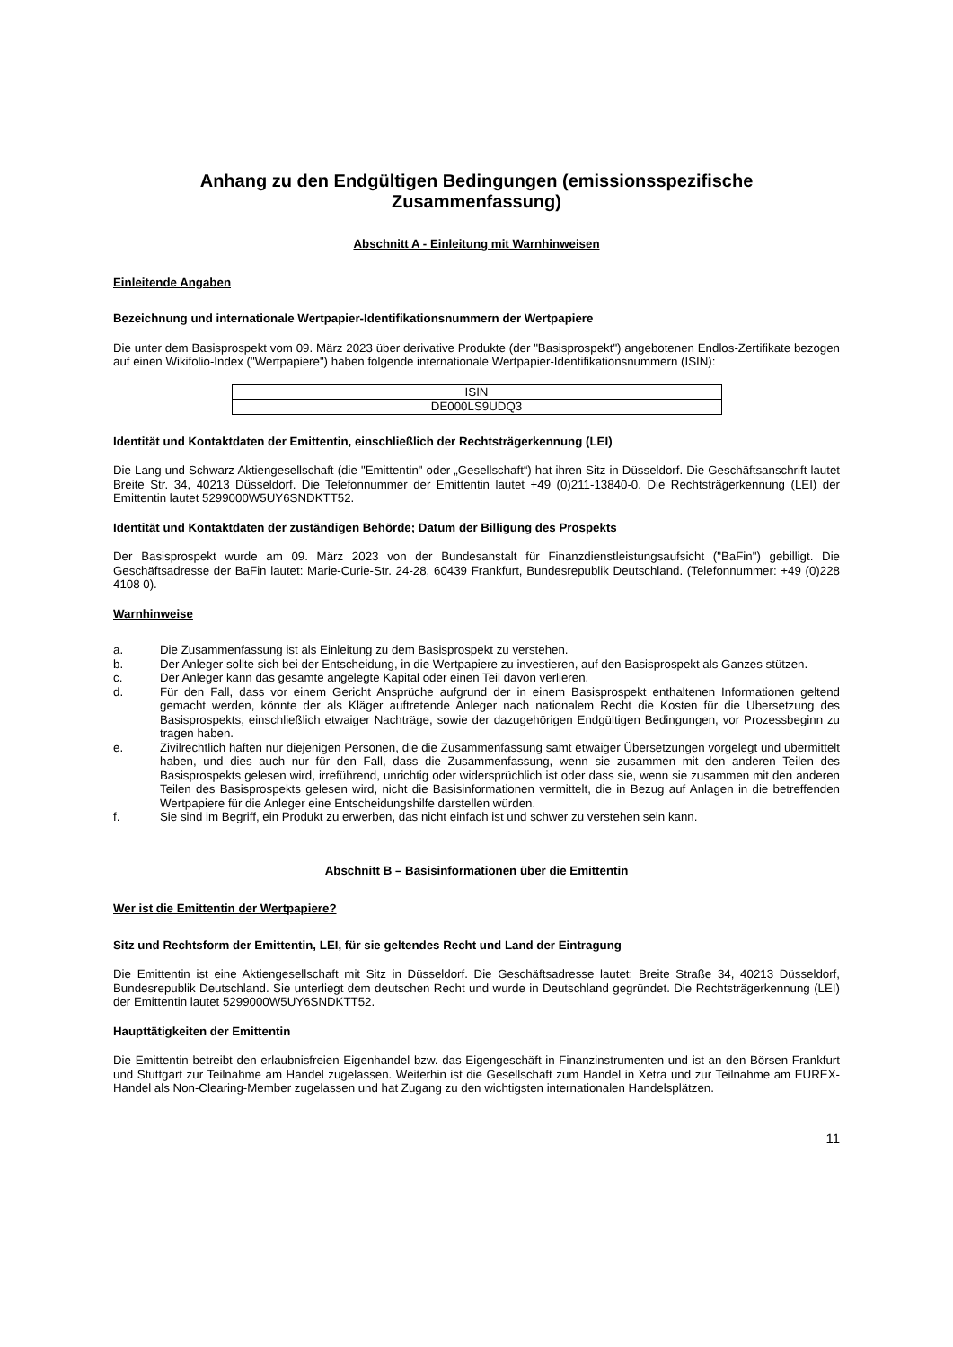Anhang zu den Endgültigen Bedingungen (emissionsspezifische Zusammenfassung)
Abschnitt A - Einleitung mit Warnhinweisen
Einleitende Angaben
Bezeichnung und internationale Wertpapier-Identifikationsnummern der Wertpapiere
Die unter dem Basisprospekt vom 09. März 2023 über derivative Produkte (der "Basisprospekt") angebotenen Endlos-Zertifikate bezogen auf einen Wikifolio-Index ("Wertpapiere") haben folgende internationale Wertpapier-Identifikationsnummern (ISIN):
| ISIN |
| --- |
| DE000LS9UDQ3 |
Identität und Kontaktdaten der Emittentin, einschließlich der Rechtsträgerkennung (LEI)
Die Lang und Schwarz Aktiengesellschaft (die "Emittentin" oder „Gesellschaft“) hat ihren Sitz in Düsseldorf. Die Geschäftsanschrift lautet Breite Str. 34, 40213 Düsseldorf. Die Telefonnummer der Emittentin lautet +49 (0)211-13840-0. Die Rechtsträgerkennung (LEI) der Emittentin lautet 5299000W5UY6SNDKTT52.
Identität und Kontaktdaten der zuständigen Behörde; Datum der Billigung des Prospekts
Der Basisprospekt wurde am 09. März 2023 von der Bundesanstalt für Finanzdienstleistungsaufsicht ("BaFin") gebilligt. Die Geschäftsadresse der BaFin lautet: Marie-Curie-Str. 24-28, 60439 Frankfurt, Bundesrepublik Deutschland. (Telefonnummer: +49 (0)228 4108 0).
Warnhinweise
a. Die Zusammenfassung ist als Einleitung zu dem Basisprospekt zu verstehen.
b. Der Anleger sollte sich bei der Entscheidung, in die Wertpapiere zu investieren, auf den Basisprospekt als Ganzes stützen.
c. Der Anleger kann das gesamte angelegte Kapital oder einen Teil davon verlieren.
d. Für den Fall, dass vor einem Gericht Ansprüche aufgrund der in einem Basisprospekt enthaltenen Informationen geltend gemacht werden, könnte der als Kläger auftretende Anleger nach nationalem Recht die Kosten für die Übersetzung des Basisprospekts, einschließlich etwaiger Nachträge, sowie der dazugehörigen Endgültigen Bedingungen, vor Prozessbeginn zu tragen haben.
e. Zivilrechtlich haften nur diejenigen Personen, die die Zusammenfassung samt etwaiger Übersetzungen vorgelegt und übermittelt haben, und dies auch nur für den Fall, dass die Zusammenfassung, wenn sie zusammen mit den anderen Teilen des Basisprospekts gelesen wird, irreführend, unrichtig oder widersprüchlich ist oder dass sie, wenn sie zusammen mit den anderen Teilen des Basisprospekts gelesen wird, nicht die Basisinformationen vermittelt, die in Bezug auf Anlagen in die betreffenden Wertpapiere für die Anleger eine Entscheidungshilfe darstellen würden.
f. Sie sind im Begriff, ein Produkt zu erwerben, das nicht einfach ist und schwer zu verstehen sein kann.
Abschnitt B – Basisinformationen über die Emittentin
Wer ist die Emittentin der Wertpapiere?
Sitz und Rechtsform der Emittentin, LEI, für sie geltendes Recht und Land der Eintragung
Die Emittentin ist eine Aktiengesellschaft mit Sitz in Düsseldorf. Die Geschäftsadresse lautet: Breite Straße 34, 40213 Düsseldorf, Bundesrepublik Deutschland. Sie unterliegt dem deutschen Recht und wurde in Deutschland gegründet. Die Rechtsträgerkennung (LEI) der Emittentin lautet 5299000W5UY6SNDKTT52.
Haupttätigkeiten der Emittentin
Die Emittentin betreibt den erlaubnisfreien Eigenhandel bzw. das Eigengeschäft in Finanzinstrumenten und ist an den Börsen Frankfurt und Stuttgart zur Teilnahme am Handel zugelassen. Weiterhin ist die Gesellschaft zum Handel in Xetra und zur Teilnahme am EUREX-Handel als Non-Clearing-Member zugelassen und hat Zugang zu den wichtigsten internationalen Handelsplätzen.
11